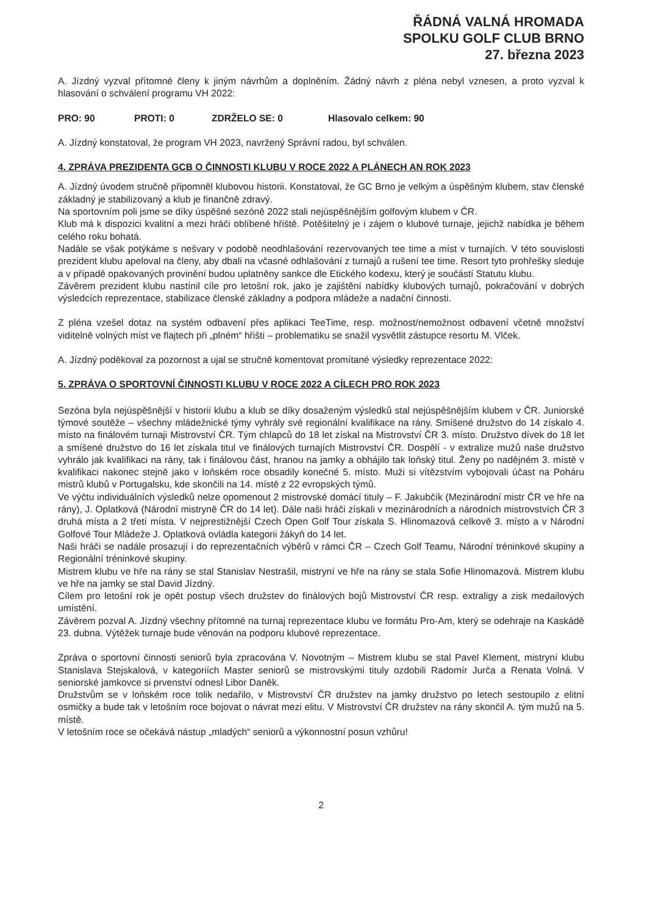ŘÁDNÁ VALNÁ HROMADA
SPOLKU GOLF CLUB BRNO
27. března 2023
A. Jízdný vyzval přítomné členy k jiným návrhům a doplněním. Žádný návrh z pléna nebyl vznesen, a proto vyzval k hlasování o schválení programu VH 2022:
PRO: 90 PROTI: 0 ZDRŽELO SE: 0 Hlasovalo celkem: 90
A. Jízdný konstatoval, že program VH 2023, navržený Správní radou, byl schválen.
4. ZPRÁVA PREZIDENTA GCB O ČINNOSTI KLUBU V ROCE 2022 A PLÁNECH AN ROK 2023
A. Jízdný úvodem stručně připomněl klubovou historii. Konstatoval, že GC Brno je velkým a úspěšným klubem, stav členské základný je stabilizovaný a klub je finančně zdravý.
Na sportovním poli jsme se díky úspěšné sezóně 2022 stali nejúspěšnějším golfovým klubem v ČR.
Klub má k dispozici kvalitní a mezi hráči oblíbené hřiště. Potěšitelný je i zájem o klubové turnaje, jejichž nabídka je během celého roku bohatá.
Nadále se však potýkáme s nešvary v podobě neodhlašování rezervovaných tee time a míst v turnajích. V této souvislosti prezident klubu apeloval na členy, aby dbali na včasné odhlašování z turnajů a rušení tee time. Resort tyto prohřešky sleduje a v případě opakovaných provinění budou uplatněny sankce dle Etického kodexu, který je součástí Statutu klubu.
Závěrem prezident klubu nastínil cíle pro letošní rok, jako je zajištění nabídky klubových turnajů, pokračování v dobrých výsledcích reprezentace, stabilizace členské základny a podpora mládeže a nadační činnosti.
Z pléna vzešel dotaz na systém odbavení přes aplikaci TeeTime, resp. možnost/nemožnost odbavení včetně množství viditelně volných míst ve flajtech při „plném“ hřišti – problematiku se snažil vysvětlit zástupce resortu M. Vlček.
A. Jízdný poděkoval za pozornost a ujal se stručně komentovat promítané výsledky reprezentace 2022:
5. ZPRÁVA O SPORTOVNÍ ČINNOSTI KLUBU V ROCE 2022 A CÍLECH PRO ROK 2023
Sezóna byla nejúspěšnější v historii klubu a klub se díky dosaženým výsledků stal nejúspěšnějším klubem v ČR. Juniorské týmové soutěže – všechny mládežnické týmy vyhrály své regionální kvalifikace na rány. Smíšené družstvo do 14 získalo 4. místo na finálovém turnaji Mistrovství ČR. Tým chlapců do 18 let získal na Mistrovství ČR 3. místo. Družstvo dívek do 18 let a smíšené družstvo do 16 let získala titul ve finálových turnajích Mistrovství ČR. Dospělí - v extralize mužů naše družstvo vyhrálo jak kvalifikaci na rány, tak i finálovou část, hranou na jamky a obhájilo tak loňský titul. Ženy po nadějném 3. místě v kvalifikaci nakonec stejně jako v loňském roce obsadily konečné 5. místo. Muži si vítězstvím vybojovali účast na Poháru mistrů klubů v Portugalsku, kde skončili na 14. místě z 22 evropských týmů.
Ve výčtu individuálních výsledků nelze opomenout 2 mistrovské domácí tituly – F. Jakubčík (Mezinárodní mistr ČR ve hře na rány), J. Oplatková (Národní mistryně ČR do 14 let). Dále naši hráči získali v mezinárodních a národních mistrovstvích ČR 3 druhá místa a 2 třetí místa. V nejprestižnější Czech Open Golf Tour získala S. Hlinomazová celkově 3. místo a v Národní Golfové Tour Mládeže J. Oplatková ovládla kategorii žákyň do 14 let.
Naši hráči se nadále prosazují i do reprezentačních výběrů v rámci ČR – Czech Golf Teamu, Národní tréninkové skupiny a Regionální tréninkové skupiny.
Mistrem klubu ve hře na rány se stal Stanislav Nestrašil, mistryní ve hře na rány se stala Sofie Hlinomazová. Mistrem klubu ve hře na jamky se stal David Jízdný.
Cílem pro letošní rok je opět postup všech družstev do finálových bojů Mistrovství ČR resp. extraligy a zisk medailových umístění.
Závěrem pozval A. Jízdný všechny přítomné na turnaj reprezentace klubu ve formátu Pro-Am, který se odehraje na Kaskádě 23. dubna. Výtěžek turnaje bude věnován na podporu klubové reprezentace.
Zpráva o sportovní činnosti seniorů byla zpracována V. Novotným – Mistrem klubu se stal Pavel Klement, mistryní klubu Stanislava Stejskalová, v kategoriích Master seniorů se mistrovskými tituly ozdobili Radomír Jurča a Renata Volná. V seniorské jamkovce si prvenství odnesl Libor Daněk.
Družstvům se v loňském roce tolik nedařilo, v Mistrovství ČR družstev na jamky družstvo po letech sestoupilo z elitní osmičky a bude tak v letošním roce bojovat o návrat mezi elitu. V Mistrovství ČR družstev na rány skončil A. tým mužů na 5. místě.
V letošním roce se očekává nástup „mladých“ seniorů a výkonnostní posun vzhůru!
2